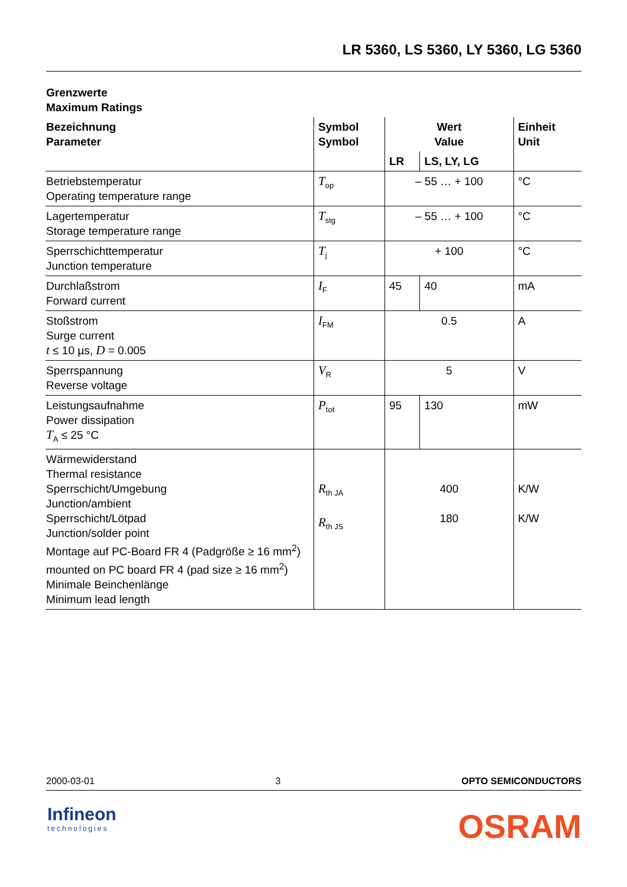LR 5360, LS 5360, LY 5360, LG 5360
Grenzwerte
Maximum Ratings
| Bezeichnung Parameter | Symbol Symbol | Wert Value | | Einheit Unit |
| --- | --- | --- | --- | --- |
| | | LR | LS, LY, LG | |
| Betriebstemperatur Operating temperature range | T<sub>op</sub> | – 55 … + 100 | | °C |
| Lagertemperatur Storage temperature range | T<sub>stg</sub> | – 55 … + 100 | | °C |
| Sperrschichttemperatur Junction temperature | T<sub>j</sub> | + 100 | | °C |
| Durchlaßstrom Forward current | I<sub>F</sub> | 45 | 40 | mA |
| Stoßstrom Surge current t ≤ 10 µs, D = 0.005 | I<sub>FM</sub> | 0.5 | | A |
| Sperrspannung Reverse voltage | V<sub>R</sub> | 5 | | V |
| Leistungsaufnahme Power dissipation T<sub>A</sub> ≤ 25 °C | P<sub>tot</sub> | 95 | 130 | mW |
| Wärmewiderstand Thermal resistance Sperrschicht/Umgebung Junction/ambient Sperrschicht/Lötpad Junction/solder point Montage auf PC-Board FR 4 (Padgröße ≥ 16 mm<sup>2</sup>) mounted on PC board FR 4 (pad size ≥ 16 mm<sup>2</sup>) Minimale Beinchenlänge Minimum lead length | R<sub>th JA</sub> R<sub>th JS</sub> | 400 180 | | K/W K/W |
2000-03-01 3 OPTO SEMICONDUCTORS
Infineon
technologies
OSRAM